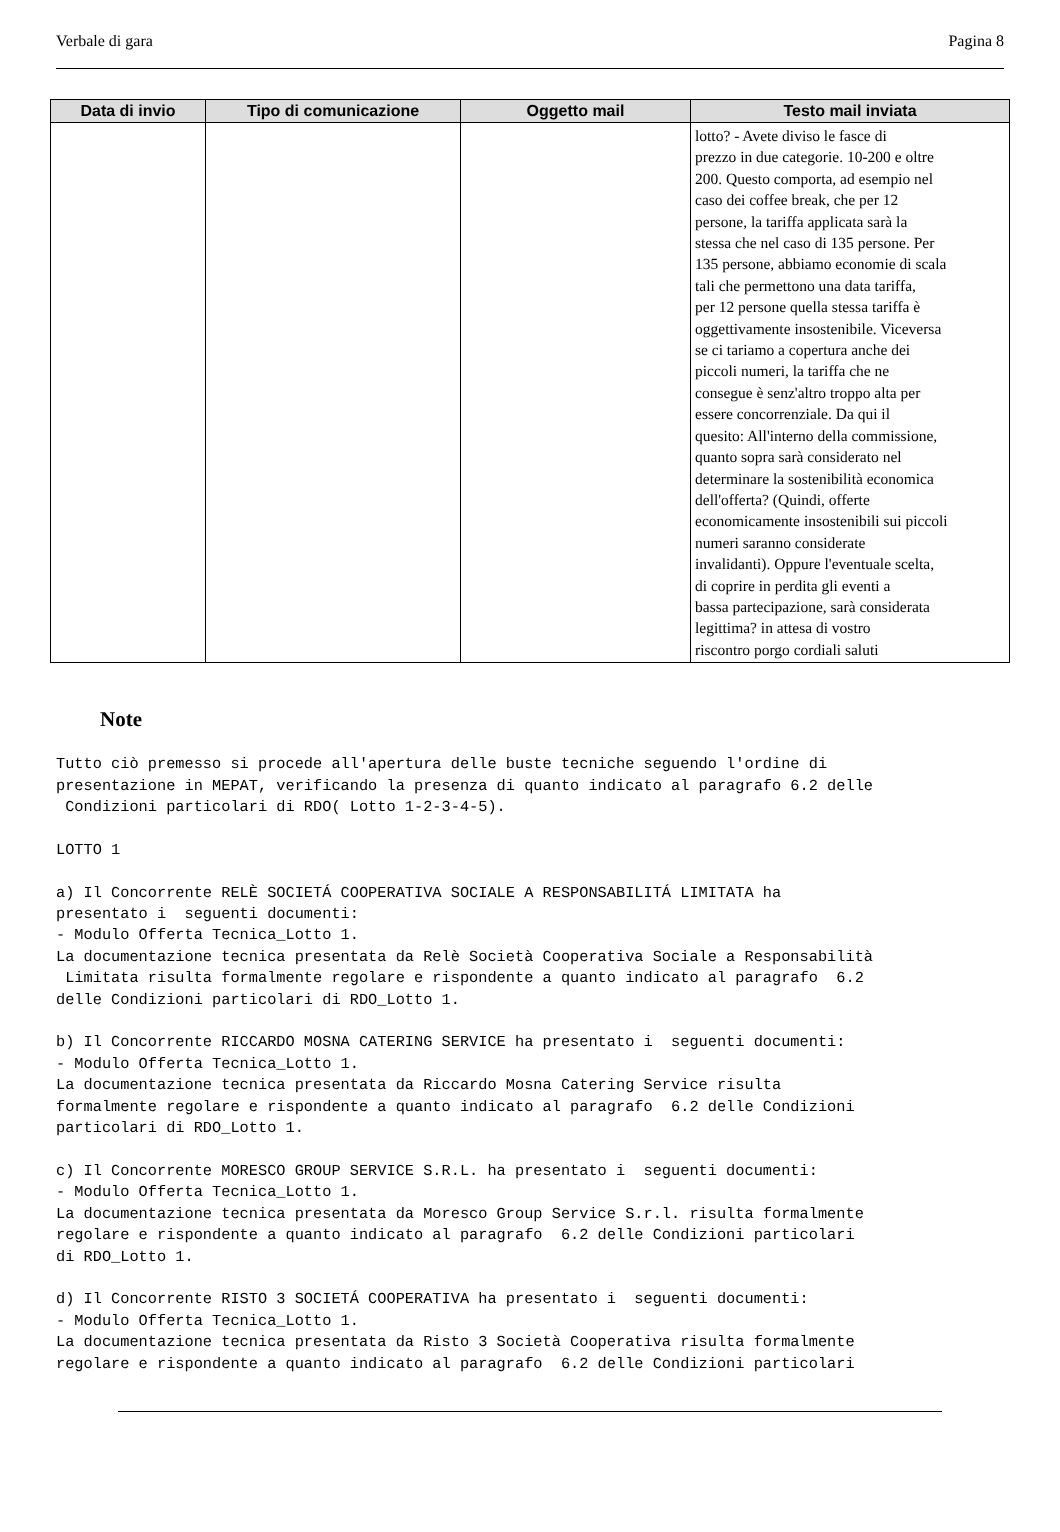Verbale di gara Pagina 8
| Data di invio | Tipo di comunicazione | Oggetto mail | Testo mail inviata |
| --- | --- | --- | --- |
| | | | lotto? - Avete diviso le fasce di prezzo in due categorie. 10-200 e oltre 200. Questo comporta, ad esempio nel caso dei coffee break, che per 12 persone, la tariffa applicata sarà la stessa che nel caso di 135 persone. Per 135 persone, abbiamo economie di scala tali che permettono una data tariffa, per 12 persone quella stessa tariffa è oggettivamente insostenibile. Viceversa se ci tariamo a copertura anche dei piccoli numeri, la tariffa che ne consegue è senz'altro troppo alta per essere concorrenziale. Da qui il quesito: All'interno della commissione, quanto sopra sarà considerato nel determinare la sostenibilità economica dell'offerta? (Quindi, offerte economicamente insostenibili sui piccoli numeri saranno considerate invalidanti). Oppure l'eventuale scelta, di coprire in perdita gli eventi a bassa partecipazione, sarà considerata legittima? in attesa di vostro riscontro porgo cordiali saluti |
Note
Tutto ciò premesso si procede all'apertura delle buste tecniche seguendo l'ordine di
presentazione in MEPAT, verificando la presenza di quanto indicato al paragrafo 6.2 delle
 Condizioni particolari di RDO( Lotto 1-2-3-4-5).

LOTTO 1

a) Il Concorrente RELÈ SOCIETÁ COOPERATIVA SOCIALE A RESPONSABILITÁ LIMITATA ha
presentato i  seguenti documenti:
- Modulo Offerta Tecnica_Lotto 1.
La documentazione tecnica presentata da Relè Società Cooperativa Sociale a Responsabilità
 Limitata risulta formalmente regolare e rispondente a quanto indicato al paragrafo  6.2
delle Condizioni particolari di RDO_Lotto 1.

b) Il Concorrente RICCARDO MOSNA CATERING SERVICE ha presentato i  seguenti documenti:
- Modulo Offerta Tecnica_Lotto 1.
La documentazione tecnica presentata da Riccardo Mosna Catering Service risulta
formalmente regolare e rispondente a quanto indicato al paragrafo  6.2 delle Condizioni
particolari di RDO_Lotto 1.

c) Il Concorrente MORESCO GROUP SERVICE S.R.L. ha presentato i  seguenti documenti:
- Modulo Offerta Tecnica_Lotto 1.
La documentazione tecnica presentata da Moresco Group Service S.r.l. risulta formalmente
regolare e rispondente a quanto indicato al paragrafo  6.2 delle Condizioni particolari
di RDO_Lotto 1.

d) Il Concorrente RISTO 3 SOCIETÁ COOPERATIVA ha presentato i  seguenti documenti:
- Modulo Offerta Tecnica_Lotto 1.
La documentazione tecnica presentata da Risto 3 Società Cooperativa risulta formalmente
regolare e rispondente a quanto indicato al paragrafo  6.2 delle Condizioni particolari